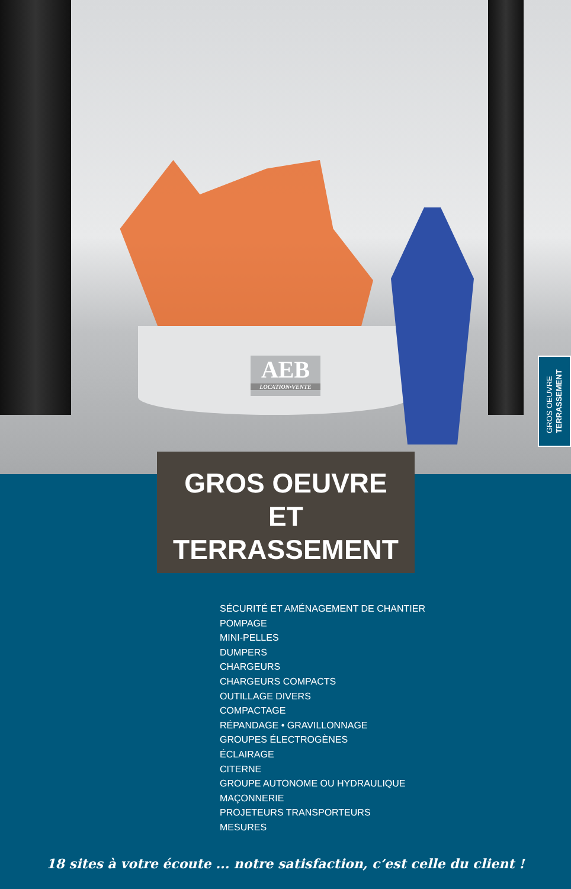AEB
LOCATION•VENTE
GROS OEUVRE
TERRASSEMENT
GROS OEUVRE
ET
TERRASSEMENT
SÉCURITÉ ET AMÉNAGEMENT DE CHANTIER
POMPAGE
MINI-PELLES
DUMPERS
CHARGEURS
CHARGEURS COMPACTS
OUTILLAGE DIVERS
COMPACTAGE
RÉPANDAGE • GRAVILLONNAGE
GROUPES ÉLECTROGÈNES
ÉCLAIRAGE
CITERNE
GROUPE AUTONOME OU HYDRAULIQUE
MAÇONNERIE
PROJETEURS TRANSPORTEURS
MESURES
18 sites à votre écoute ... notre satisfaction, c’est celle du client !